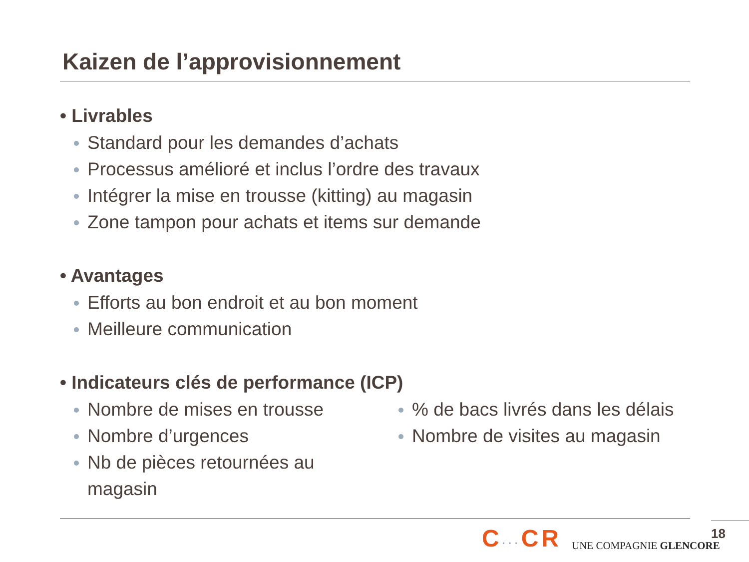Kaizen de l’approvisionnement
• Livrables
Standard pour les demandes d’achats
Processus amélioré et inclus l’ordre des travaux
Intégrer la mise en trousse (kitting) au magasin
Zone tampon pour achats et items sur demande
• Avantages
Efforts au bon endroit et au bon moment
Meilleure communication
• Indicateurs clés de performance (ICP)
Nombre de mises en trousse
Nombre d’urgences
Nb de pièces retournées au magasin
% de bacs livrés dans les délais
Nombre de visites au magasin
C···CR UNE COMPAGNIE GLENCORE 18